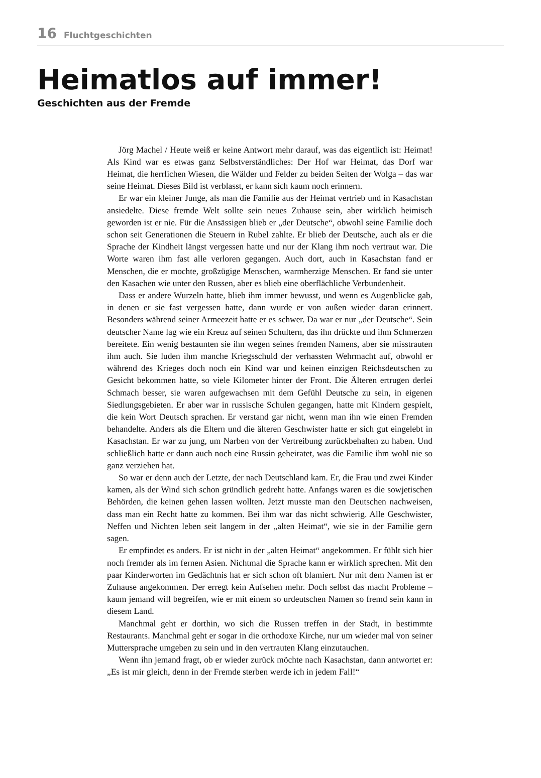16 Fluchtgeschichten
Heimatlos auf immer!
Geschichten aus der Fremde
Jörg Machel / Heute weiß er keine Antwort mehr darauf, was das eigentlich ist: Heimat! Als Kind war es etwas ganz Selbstverständliches: Der Hof war Heimat, das Dorf war Heimat, die herrlichen Wiesen, die Wälder und Felder zu beiden Seiten der Wolga – das war seine Heimat. Dieses Bild ist verblasst, er kann sich kaum noch erinnern.
Er war ein kleiner Junge, als man die Familie aus der Heimat vertrieb und in Kasachstan ansiedelte. Diese fremde Welt sollte sein neues Zuhause sein, aber wirklich heimisch geworden ist er nie. Für die Ansässigen blieb er „der Deutsche“, obwohl seine Familie doch schon seit Generationen die Steuern in Rubel zahlte. Er blieb der Deutsche, auch als er die Sprache der Kindheit längst vergessen hatte und nur der Klang ihm noch vertraut war. Die Worte waren ihm fast alle verloren gegangen. Auch dort, auch in Kasachstan fand er Menschen, die er mochte, großzügige Menschen, warmherzige Menschen. Er fand sie unter den Kasachen wie unter den Russen, aber es blieb eine oberflächliche Verbundenheit.
Dass er andere Wurzeln hatte, blieb ihm immer bewusst, und wenn es Augenblicke gab, in denen er sie fast vergessen hatte, dann wurde er von außen wieder daran erinnert. Besonders während seiner Armeezeit hatte er es schwer. Da war er nur „der Deutsche“. Sein deutscher Name lag wie ein Kreuz auf seinen Schultern, das ihn drückte und ihm Schmerzen bereitete. Ein wenig bestaunten sie ihn wegen seines fremden Namens, aber sie misstrauten ihm auch. Sie luden ihm manche Kriegsschuld der verhassten Wehrmacht auf, obwohl er während des Krieges doch noch ein Kind war und keinen einzigen Reichsdeutschen zu Gesicht bekommen hatte, so viele Kilometer hinter der Front. Die Älteren ertrugen derlei Schmach besser, sie waren aufgewachsen mit dem Gefühl Deutsche zu sein, in eigenen Siedlungsgebieten. Er aber war in russische Schulen gegangen, hatte mit Kindern gespielt, die kein Wort Deutsch sprachen. Er verstand gar nicht, wenn man ihn wie einen Fremden behandelte. Anders als die Eltern und die älteren Geschwister hatte er sich gut eingelebt in Kasachstan. Er war zu jung, um Narben von der Vertreibung zurückbehalten zu haben. Und schließlich hatte er dann auch noch eine Russin geheiratet, was die Familie ihm wohl nie so ganz verziehen hat.
So war er denn auch der Letzte, der nach Deutschland kam. Er, die Frau und zwei Kinder kamen, als der Wind sich schon gründlich gedreht hatte. Anfangs waren es die sowjetischen Behörden, die keinen gehen lassen wollten. Jetzt musste man den Deutschen nachweisen, dass man ein Recht hatte zu kommen. Bei ihm war das nicht schwierig. Alle Geschwister, Neffen und Nichten leben seit langem in der „alten Heimat“, wie sie in der Familie gern sagen.
Er empfindet es anders. Er ist nicht in der „alten Heimat“ angekommen. Er fühlt sich hier noch fremder als im fernen Asien. Nichtmal die Sprache kann er wirklich sprechen. Mit den paar Kinderworten im Gedächtnis hat er sich schon oft blamiert. Nur mit dem Namen ist er Zuhause angekommen. Der erregt kein Aufsehen mehr. Doch selbst das macht Probleme – kaum jemand will begreifen, wie er mit einem so urdeutschen Namen so fremd sein kann in diesem Land.
Manchmal geht er dorthin, wo sich die Russen treffen in der Stadt, in bestimmte Restaurants. Manchmal geht er sogar in die orthodoxe Kirche, nur um wieder mal von seiner Muttersprache umgeben zu sein und in den vertrauten Klang einzutauchen.
Wenn ihn jemand fragt, ob er wieder zurück möchte nach Kasachstan, dann antwortet er: „Es ist mir gleich, denn in der Fremde sterben werde ich in jedem Fall!“